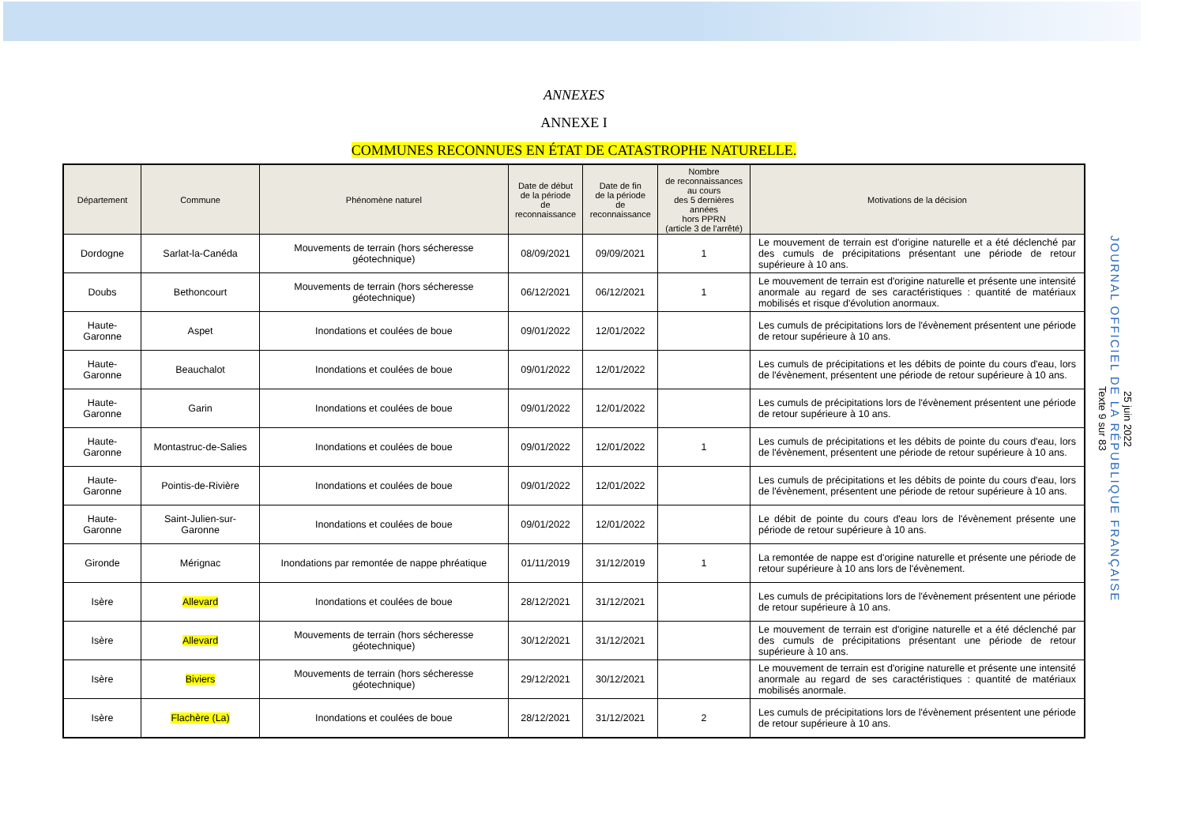25 juin 2022
JOURNAL OFFICIEL DE LA RÉPUBLIQUE FRANÇAISE
Texte 9 sur 83
ANNEXES
ANNEXE I
COMMUNES RECONNUES EN ÉTAT DE CATASTROPHE NATURELLE.
| Département | Commune | Phénomène naturel | Date de début de la période de reconnaissance | Date de fin de la période de reconnaissance | Nombre de reconnaissances au cours des 5 dernières années hors PPRN (article 3 de l'arrêté) | Motivations de la décision |
| --- | --- | --- | --- | --- | --- | --- |
| Dordogne | Sarlat-la-Canéda | Mouvements de terrain (hors sécheresse géotechnique) | 08/09/2021 | 09/09/2021 | 1 | Le mouvement de terrain est d'origine naturelle et a été déclenché par des cumuls de précipitations présentant une période de retour supérieure à 10 ans. |
| Doubs | Bethoncourt | Mouvements de terrain (hors sécheresse géotechnique) | 06/12/2021 | 06/12/2021 | 1 | Le mouvement de terrain est d'origine naturelle et présente une intensité anormale au regard de ses caractéristiques : quantité de matériaux mobilisés et risque d'évolution anormaux. |
| Haute-Garonne | Aspet | Inondations et coulées de boue | 09/01/2022 | 12/01/2022 | | Les cumuls de précipitations lors de l'évènement présentent une période de retour supérieure à 10 ans. |
| Haute-Garonne | Beauchalot | Inondations et coulées de boue | 09/01/2022 | 12/01/2022 | | Les cumuls de précipitations et les débits de pointe du cours d'eau, lors de l'évènement, présentent une période de retour supérieure à 10 ans. |
| Haute-Garonne | Garin | Inondations et coulées de boue | 09/01/2022 | 12/01/2022 | | Les cumuls de précipitations lors de l'évènement présentent une période de retour supérieure à 10 ans. |
| Haute-Garonne | Montastruc-de-Salies | Inondations et coulées de boue | 09/01/2022 | 12/01/2022 | 1 | Les cumuls de précipitations et les débits de pointe du cours d'eau, lors de l'évènement, présentent une période de retour supérieure à 10 ans. |
| Haute-Garonne | Pointis-de-Rivière | Inondations et coulées de boue | 09/01/2022 | 12/01/2022 | | Les cumuls de précipitations et les débits de pointe du cours d'eau, lors de l'évènement, présentent une période de retour supérieure à 10 ans. |
| Haute-Garonne | Saint-Julien-sur-Garonne | Inondations et coulées de boue | 09/01/2022 | 12/01/2022 | | Le débit de pointe du cours d'eau lors de l'évènement présente une période de retour supérieure à 10 ans. |
| Gironde | Mérignac | Inondations par remontée de nappe phréatique | 01/11/2019 | 31/12/2019 | 1 | La remontée de nappe est d'origine naturelle et présente une période de retour supérieure à 10 ans lors de l'évènement. |
| Isère | Allevard | Inondations et coulées de boue | 28/12/2021 | 31/12/2021 | | Les cumuls de précipitations lors de l'évènement présentent une période de retour supérieure à 10 ans. |
| Isère | Allevard | Mouvements de terrain (hors sécheresse géotechnique) | 30/12/2021 | 31/12/2021 | | Le mouvement de terrain est d'origine naturelle et a été déclenché par des cumuls de précipitations présentant une période de retour supérieure à 10 ans. |
| Isère | Biviers | Mouvements de terrain (hors sécheresse géotechnique) | 29/12/2021 | 30/12/2021 | | Le mouvement de terrain est d'origine naturelle et présente une intensité anormale au regard de ses caractéristiques : quantité de matériaux mobilisés anormale. |
| Isère | Flachère (La) | Inondations et coulées de boue | 28/12/2021 | 31/12/2021 | 2 | Les cumuls de précipitations lors de l'évènement présentent une période de retour supérieure à 10 ans. |